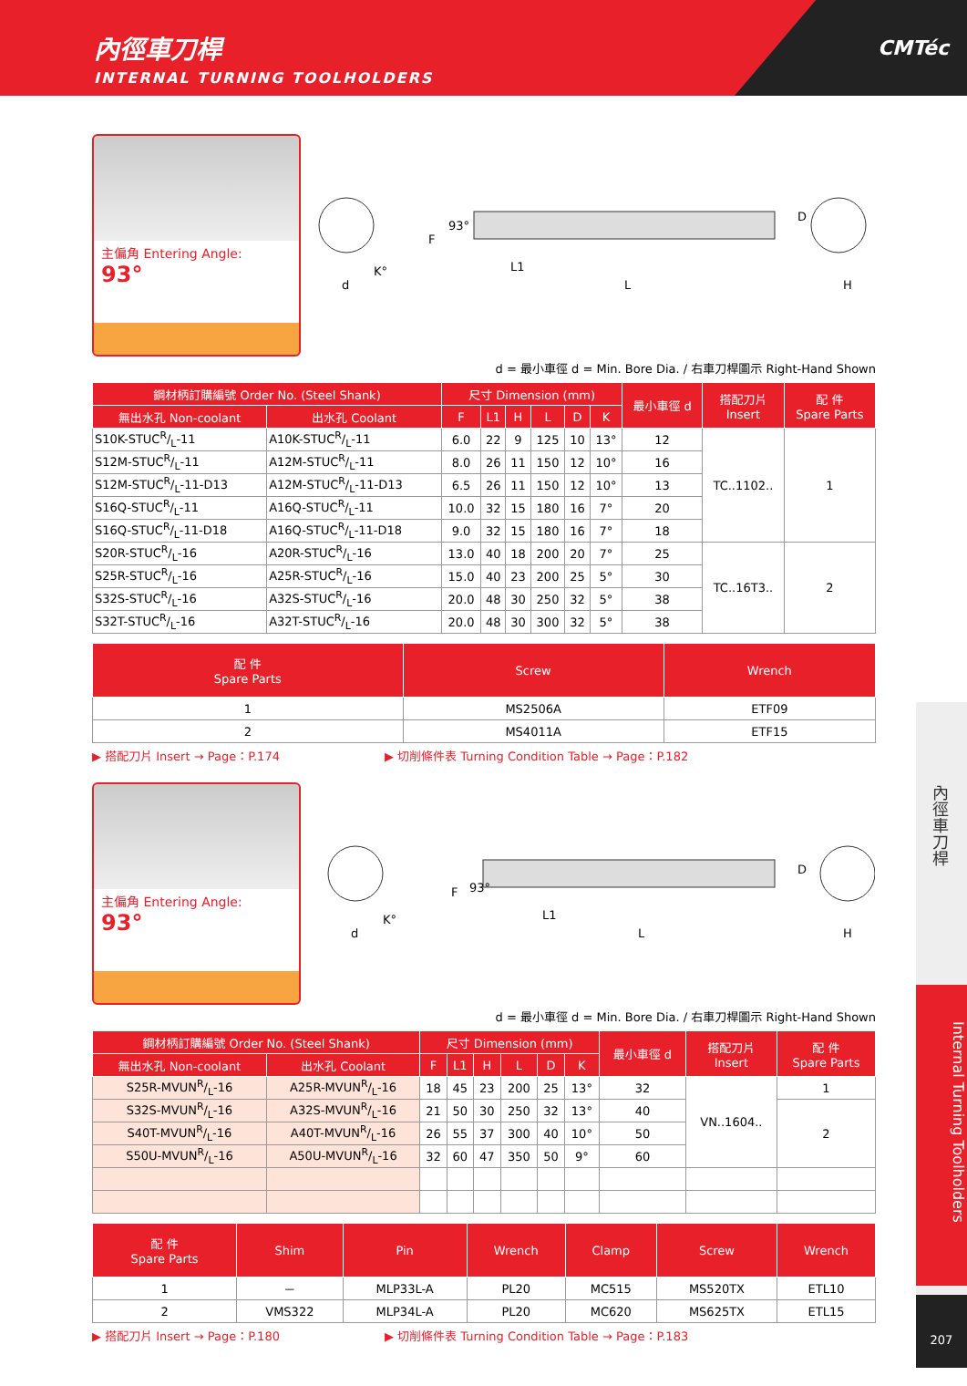內徑車刀桿
INTERNAL TURNING TOOLHOLDERS
CMTéc
主偏角 Entering Angle:
93°
F
93°
L1
L
D
H
K°
d
d = 最小車徑 d = Min. Bore Dia. / 右車刀桿圖示 Right-Hand Shown
| 鋼材柄訂購編號 Order No. (Steel Shank) | | 尺寸 Dimension (mm) | | | | | | 最小車徑 d | 搭配刀片 Insert | 配 件 Spare Parts |
| --- | --- | --- | --- | --- | --- | --- | --- | --- | --- | --- |
| 無出水孔 Non-coolant | 出水孔 Coolant | F | L1 | H | L | D | K | | | |
| S10K-STUCR/L-11 | A10K-STUCR/L-11 | 6.0 | 22 | 9 | 125 | 10 | 13° | 12 | TC..1102.. | 1 |
| S12M-STUCR/L-11 | A12M-STUCR/L-11 | 8.0 | 26 | 11 | 150 | 12 | 10° | 16 | | |
| S12M-STUCR/L-11-D13 | A12M-STUCR/L-11-D13 | 6.5 | 26 | 11 | 150 | 12 | 10° | 13 | | |
| S16Q-STUCR/L-11 | A16Q-STUCR/L-11 | 10.0 | 32 | 15 | 180 | 16 | 7° | 20 | | |
| S16Q-STUCR/L-11-D18 | A16Q-STUCR/L-11-D18 | 9.0 | 32 | 15 | 180 | 16 | 7° | 18 | | |
| S20R-STUCR/L-16 | A20R-STUCR/L-16 | 13.0 | 40 | 18 | 200 | 20 | 7° | 25 | TC..16T3.. | 2 |
| S25R-STUCR/L-16 | A25R-STUCR/L-16 | 15.0 | 40 | 23 | 200 | 25 | 5° | 30 | | |
| S32S-STUCR/L-16 | A32S-STUCR/L-16 | 20.0 | 48 | 30 | 250 | 32 | 5° | 38 | | |
| S32T-STUCR/L-16 | A32T-STUCR/L-16 | 20.0 | 48 | 30 | 300 | 32 | 5° | 38 | | |
| 配 件 Spare Parts | Screw | Wrench |
| --- | --- | --- |
| 1 | MS2506A | ETF09 |
| 2 | MS4011A | ETF15 |
▶ 搭配刀片 Insert → Page：P.174 ▶ 切削條件表 Turning Condition Table → Page：P.182
主偏角 Entering Angle:
93°
F
93°
L1
L
D
H
K°
d
d = 最小車徑 d = Min. Bore Dia. / 右車刀桿圖示 Right-Hand Shown
| 鋼材柄訂購編號 Order No. (Steel Shank) | | 尺寸 Dimension (mm) | | | | | | 最小車徑 d | 搭配刀片 Insert | 配 件 Spare Parts |
| --- | --- | --- | --- | --- | --- | --- | --- | --- | --- | --- |
| 無出水孔 Non-coolant | 出水孔 Coolant | F | L1 | H | L | D | K | | | |
| S25R-MVUNR/L-16 | A25R-MVUNR/L-16 | 18 | 45 | 23 | 200 | 25 | 13° | 32 | VN..1604.. | 1 |
| S32S-MVUNR/L-16 | A32S-MVUNR/L-16 | 21 | 50 | 30 | 250 | 32 | 13° | 40 | | 2 |
| S40T-MVUNR/L-16 | A40T-MVUNR/L-16 | 26 | 55 | 37 | 300 | 40 | 10° | 50 | | |
| S50U-MVUNR/L-16 | A50U-MVUNR/L-16 | 32 | 60 | 47 | 350 | 50 | 9° | 60 | | |
| 配 件 Spare Parts | Shim | Pin | Wrench | Clamp | Screw | Wrench |
| --- | --- | --- | --- | --- | --- | --- |
| 1 | － | MLP33L-A | PL20 | MC515 | MS520TX | ETL10 |
| 2 | VMS322 | MLP34L-A | PL20 | MC620 | MS625TX | ETL15 |
▶ 搭配刀片 Insert → Page：P.180 ▶ 切削條件表 Turning Condition Table → Page：P.183
內徑車刀桿
Internal Turning Toolholders
207